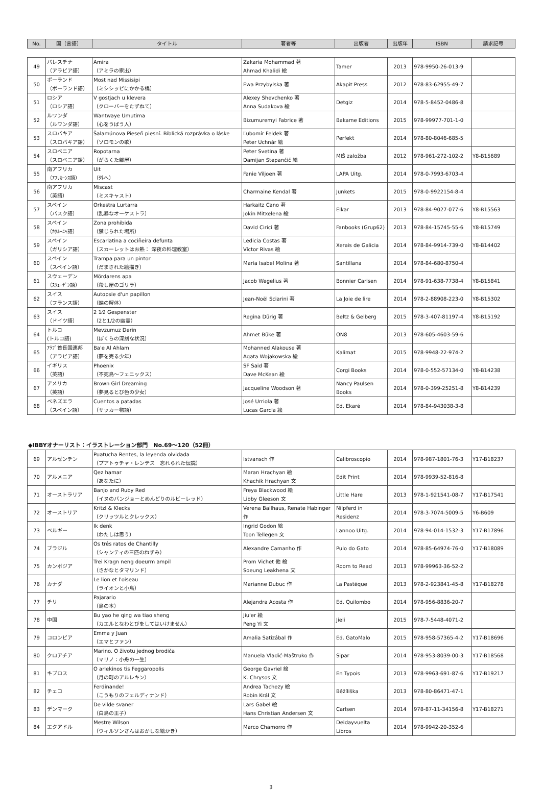| No. | 国（言語） | タイトル | 著者等 | 出版者 | 出版年 | ISBN | 請求記号 |
| --- | --- | --- | --- | --- | --- | --- | --- |
| 49 | パレスチナ （アラビア語） | Amira （アミラの家出） | Zakaria Mohammad 著 Ahmad Khalidi 絵 | Tamer | 2013 | 978-9950-26-013-9 | |
| 50 | ポーランド （ポーランド語） | Most nad Missisipi （ミシシッピにかかる橋） | Ewa Przybylska 著 | Akapit Press | 2012 | 978-83-62955-49-7 | |
| 51 | ロシア （ロシア語） | V gostjach u klevera （クローバーをたずねて） | Alexey Shevchenko 著 Anna Sudakova 絵 | Detgiz | 2014 | 978-5-8452-0486-8 | |
| 52 | ルワンダ （ルワンダ語） | Wantwaye Umutima （心をうばう人） | Bizumuremyi Fabrice 著 | Bakame Editions | 2015 | 978-99977-701-1-0 | |
| 53 | スロバキア （スロバキア語） | Šalamúnova Pieseň piesní. Biblická rozprávka o láske （ソロモンの歌） | Ľubomír Feldek 著 Peter Uchnár 絵 | Perfekt | 2014 | 978-80-8046-685-5 | |
| 54 | スロベニア （スロベニア語） | Ropotarna （がらくた部屋） | Peter Svetina 著 Damijan Stepančič 絵 | MIŠ založba | 2012 | 978-961-272-102-2 | Y8-B15689 |
| 55 | 南アフリカ （ｱﾌﾘｶｰﾝｽ語） | Uit （外へ） | Fanie Viljoen 著 | LAPA Uitg. | 2014 | 978-0-7993-6703-4 | |
| 56 | 南アフリカ （英語） | Miscast （ミスキャスト） | Charmaine Kendal 著 | Junkets | 2015 | 978-0-9922154-8-4 | |
| 57 | スペイン （バスク語） | Orkestra Lurtarra （乱暴なオーケストラ） | Harkaitz Cano 著 Jokin Mitxelena 絵 | Elkar | 2013 | 978-84-9027-077-6 | Y8-B15563 |
| 58 | スペイン （ｶﾀﾙｰﾆｬ語） | Zona prohibida （禁じられた場所） | David Cirici 著 | Fanbooks (Grup62) | 2013 | 978-84-15745-55-6 | Y8-B15749 |
| 59 | スペイン （ガリシア語） | Escarlatina a cociñeira defunta （スカーレットはお熱： 深夜の料理教室） | Ledicia Costas 著 Víctor Rivas 絵 | Xerais de Galicia | 2014 | 978-84-9914-739-0 | Y8-B14402 |
| 60 | スペイン （スペイン語） | Trampa para un pintor （だまされた絵描き） | María Isabel Molina 著 | Santillana | 2014 | 978-84-680-8750-4 | |
| 61 | スウェーデン （ｽｳｪｰﾃﾞﾝ語） | Mördarens apa （殺し屋のゴリラ） | Jacob Wegelius 著 | Bonnier Carlsen | 2014 | 978-91-638-7738-4 | Y8-B15841 |
| 62 | スイス （フランス語） | Autopsie d'un papillon （蝶の解体） | Jean-Noël Sciarini 著 | La Joie de lire | 2014 | 978-2-88908-223-0 | Y8-B15302 |
| 63 | スイス （ドイツ語） | 2 1⁄2 Gespenster （2と1/2の幽霊） | Regina Dürig 著 | Beltz & Gelberg | 2015 | 978-3-407-81197-4 | Y8-B15192 |
| 64 | トルコ (トルコ語) | Mevzumuz Derin （ぼくらの深刻な状況） | Ahmet Büke 著 | ON8 | 2013 | 978-605-4603-59-6 | |
| 65 | ｱﾗﾌﾞ首長国連邦 （アラビア語） | Ba'e Al Ahlam （夢を売る少年） | Mohanned Alakouse 著 Agata Wojakowska 絵 | Kalimat | 2015 | 978-9948-22-974-2 | |
| 66 | イギリス （英語） | Phoenix （不死鳥～フェニックス） | SF Said 著 Dave McKean 絵 | Corgi Books | 2014 | 978-0-552-57134-0 | Y8-B14238 |
| 67 | アメリカ （英語） | Brown Girl Dreaming （夢見るとび色の少女） | Jacqueline Woodson 著 | Nancy Paulsen Books | 2014 | 978-0-399-25251-8 | Y8-B14239 |
| 68 | ベネズエラ （スペイン語） | Cuentos a patadas （サッカー物語） | José Urriola 著 Lucas García 絵 | Ed. Ekaré | 2014 | 978-84-943038-3-8 | |
◆IBBYオナーリスト：イラストレーション部門　No.69～120（52冊）
| 69 | アルゼンチン | Puatucha Rentes, la leyenda olvidada （プアトゥチャ・レンテス 忘れられた伝説） | Istvansch 作 | Calibroscopio | 2014 | 978-987-1801-76-3 | Y17-B18237 |
| 70 | アルメニア | Qez hamar （あなたに） | Maran Hrachyan 絵 Khachik Hrachyan 文 | Edit Print | 2014 | 978-9939-52-816-8 | |
| 71 | オーストラリア | Banjo and Ruby Red （イヌのバンジョーとめんどりのルビーレッド） | Freya Blackwood 絵 Libby Gleeson 文 | Little Hare | 2013 | 978-1-921541-08-7 | Y17-B17541 |
| 72 | オーストリア | Kritzl & Klecks （クリッツルとクレックス） | Verena Ballhaus, Renate Habinger 作 | Nilpferd in Residenz | 2014 | 978-3-7074-5009-5 | Y6-B609 |
| 73 | ベルギー | Ik denk （わたしは思う） | Ingrid Godon 絵 Toon Tellegen 文 | Lannoo Uitg. | 2014 | 978-94-014-1532-3 | Y17-B17896 |
| 74 | ブラジル | Os três ratos de Chantilly （シャンティの三匹のねずみ） | Alexandre Camanho 作 | Pulo do Gato | 2014 | 978-85-64974-76-0 | Y17-B18089 |
| 75 | カンボジア | Trei Kragn neng doeurm ampil （さかなとタマリンド） | Prom Vichet 他 絵 Soeung Leakhena 文 | Room to Read | 2013 | 978-99963-36-52-2 | |
| 76 | カナダ | Le lion et l'oiseau （ライオンと小鳥） | Marianne Dubuc 作 | La Pastèque | 2013 | 978-2-923841-45-8 | Y17-B18278 |
| 77 | チリ | Pajarario （鳥の本） | Alejandra Acosta 作 | Ed. Quilombo | 2014 | 978-956-8836-20-7 | |
| 78 | 中国 | Bu yao he qing wa tiao sheng （カエルとなわとびをしてはいけません） | Jiu'er 絵 Peng Yi 文 | Jieli | 2015 | 978-7-5448-4071-2 | |
| 79 | コロンビア | Emma y Juan （エマとファン） | Amalia Satizábal 作 | Ed. GatoMalo | 2015 | 978-958-57365-4-2 | Y17-B18696 |
| 80 | クロアチア | Marino. O životu jednog brodiča （マリノ：小舟の一生） | Manuela Vladić-Maštruko 作 | Sipar | 2014 | 978-953-8039-00-3 | Y17-B18568 |
| 81 | キプロス | O arlekinos tis Feggaropolis （月の町のアルレキン） | George Gavriel 絵 K. Chrysos 文 | En Typois | 2013 | 978-9963-691-87-6 | Y17-B19217 |
| 82 | チェコ | Ferdinande! （こうもりのフェルディナンド） | Andrea Tachezy 絵 Robin Král 文 | Běžíliška | 2013 | 978-80-86471-47-1 | |
| 83 | デンマーク | De vilde svaner （白鳥の王子） | Lars Gabel 絵 Hans Christian Andersen 文 | Carlsen | 2014 | 978-87-11-34156-8 | Y17-B18271 |
| 84 | エクアドル | Mestre Wilson （ウィルソンさんはおかしな絵かき） | Marco Chamorro 作 | Deidayvuelta Libros | 2014 | 978-9942-20-352-6 | |
3